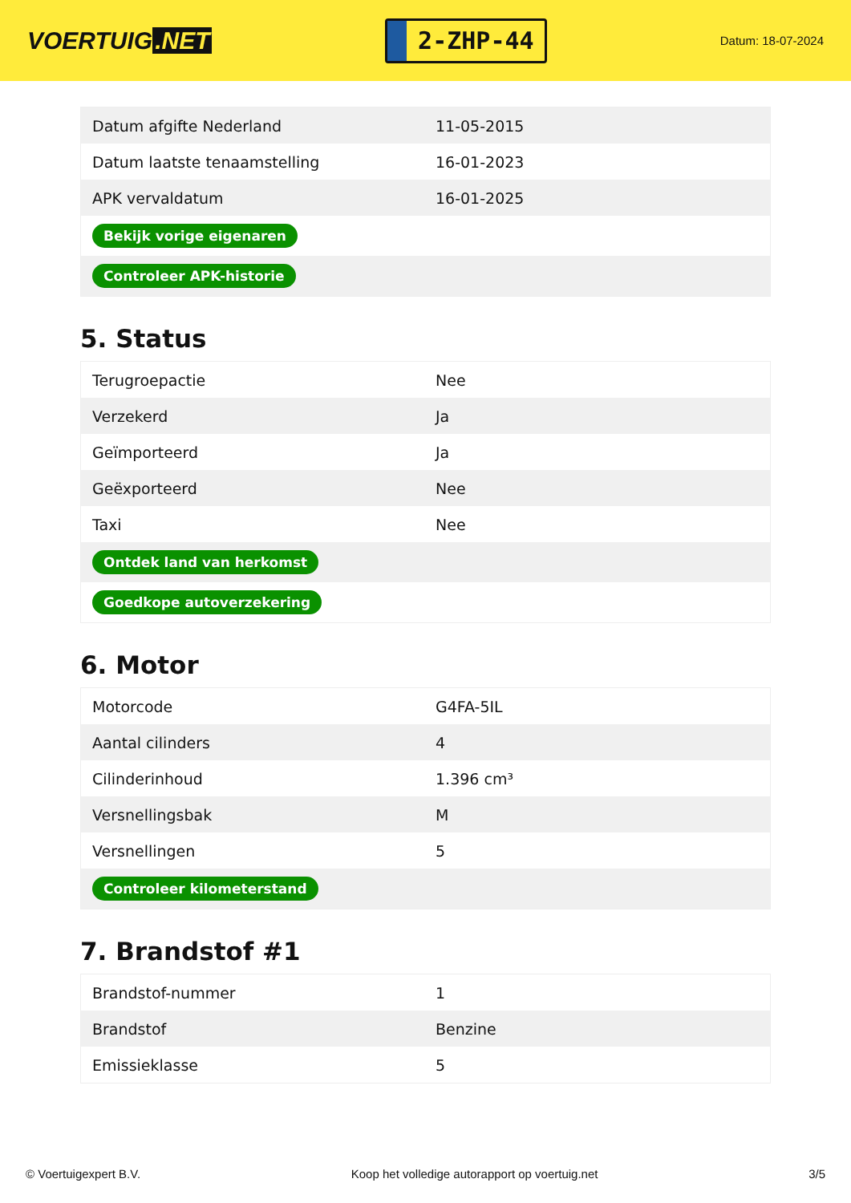VOERTUIG.NET
2-ZHP-44
Datum: 18-07-2024
| Datum afgifte Nederland | 11-05-2015 |
| Datum laatste tenaamstelling | 16-01-2023 |
| APK vervaldatum | 16-01-2025 |
| Bekijk vorige eigenaren | |
| Controleer APK-historie | |
5. Status
| Terugroepactie | Nee |
| Verzekerd | Ja |
| Geïmporteerd | Ja |
| Geëxporteerd | Nee |
| Taxi | Nee |
| Ontdek land van herkomst | |
| Goedkope autoverzekering | |
6. Motor
| Motorcode | G4FA-5IL |
| Aantal cilinders | 4 |
| Cilinderinhoud | 1.396 cm³ |
| Versnellingsbak | M |
| Versnellingen | 5 |
| Controleer kilometerstand | |
7. Brandstof #1
| Brandstof-nummer | 1 |
| Brandstof | Benzine |
| Emissieklasse | 5 |
© Voertuigexpert B.V. Koop het volledige autorapport op voertuig.net 3/5